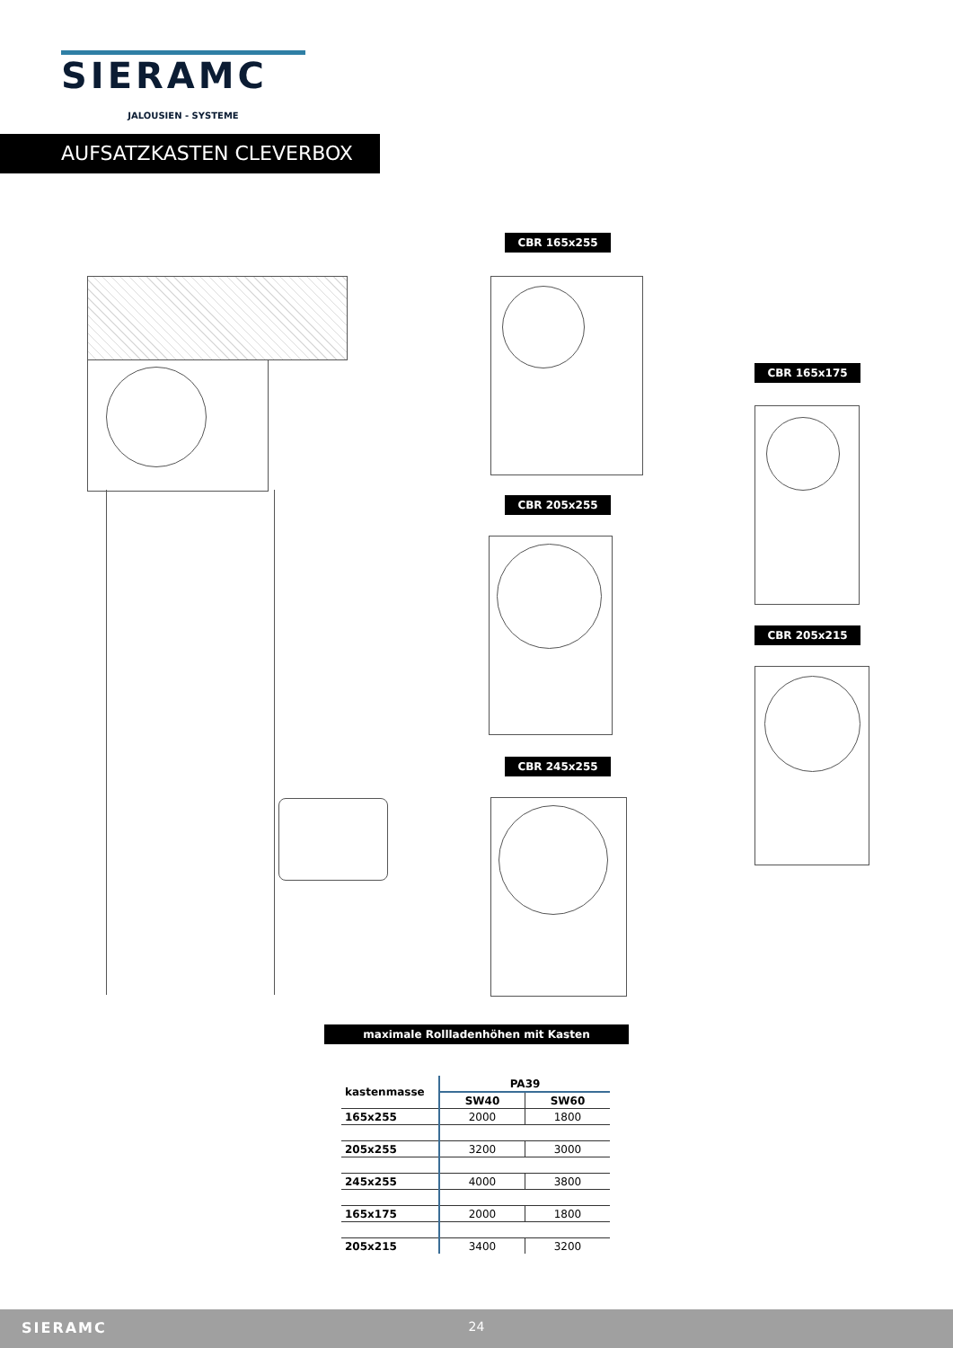SIERAMC
JALOUSIEN - SYSTEME
AUFSATZKASTEN CLEVERBOX
CBR 165x255
CBR 165x175
CBR 205x255
CBR 205x215
CBR 245x255
maximale Rollladenhöhen mit Kasten
| kastenmasse | PA39 | |
| --- | --- | --- |
| | SW40 | SW60 |
| 165x255 | 2000 | 1800 |
| 205x255 | 3200 | 3000 |
| 245x255 | 4000 | 3800 |
| 165x175 | 2000 | 1800 |
| 205x215 | 3400 | 3200 |
SIERAMC
24